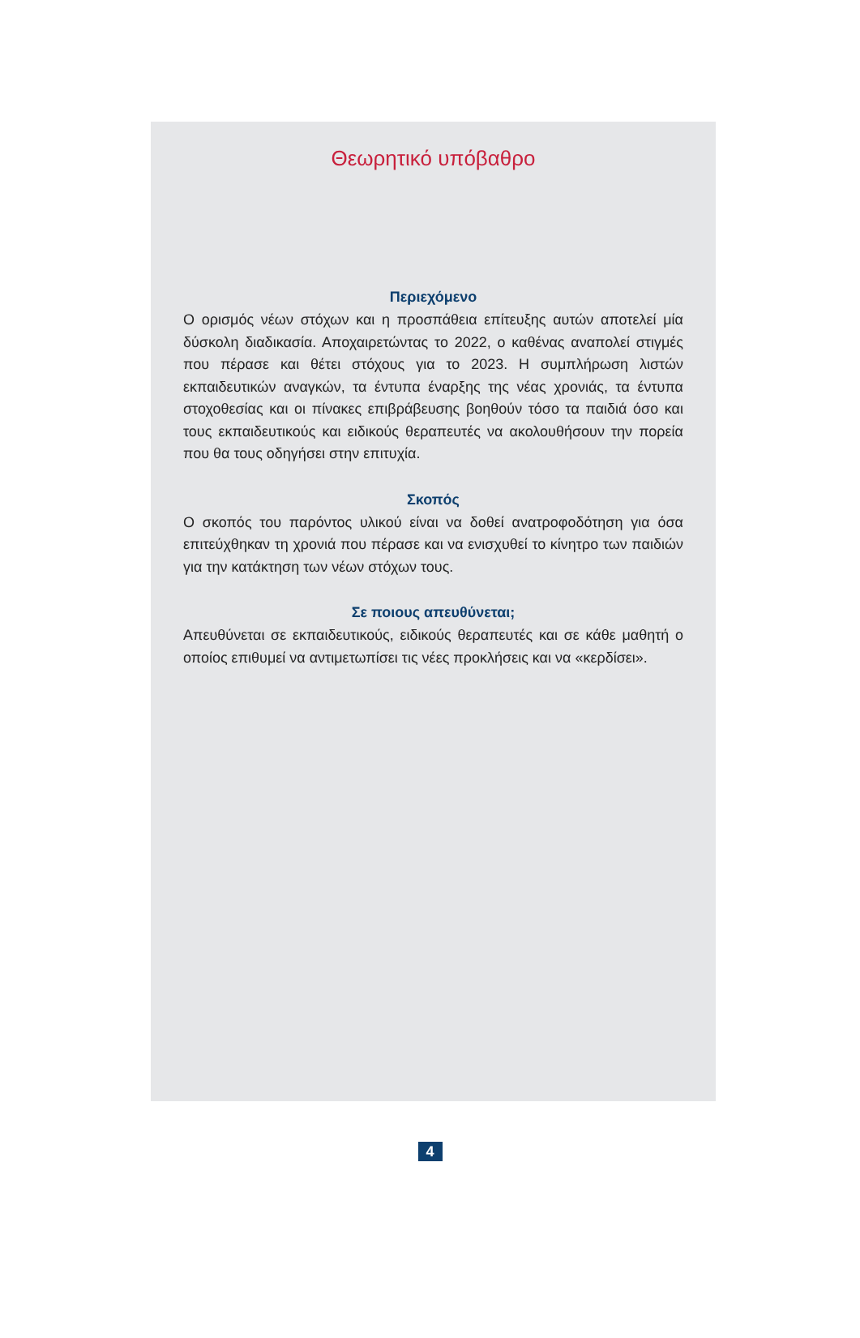Θεωρητικό υπόβαθρο
Περιεχόμενο
Ο ορισμός νέων στόχων και η προσπάθεια επίτευξης αυτών αποτελεί μία δύσκολη διαδικασία. Αποχαιρετώντας το 2022, ο καθένας αναπολεί στιγμές που πέρασε και θέτει στόχους για το 2023. Η συμπλήρωση λιστών εκπαιδευτικών αναγκών, τα έντυπα έναρξης της νέας χρονιάς, τα έντυπα στοχοθεσίας και οι πίνακες επιβράβευσης βοηθούν τόσο τα παιδιά όσο και τους εκπαιδευτικούς και ειδικούς θεραπευτές να ακολουθήσουν την πορεία που θα τους οδηγήσει στην επιτυχία.
Σκοπός
Ο σκοπός του παρόντος υλικού είναι να δοθεί ανατροφοδότηση για όσα επιτεύχθηκαν τη χρονιά που πέρασε και να ενισχυθεί το κίνητρο των παιδιών για την κατάκτηση των νέων στόχων τους.
Σε ποιους απευθύνεται;
Απευθύνεται σε εκπαιδευτικούς, ειδικούς θεραπευτές και σε κάθε μαθητή ο οποίος επιθυμεί να αντιμετωπίσει τις νέες προκλήσεις και να «κερδίσει».
4